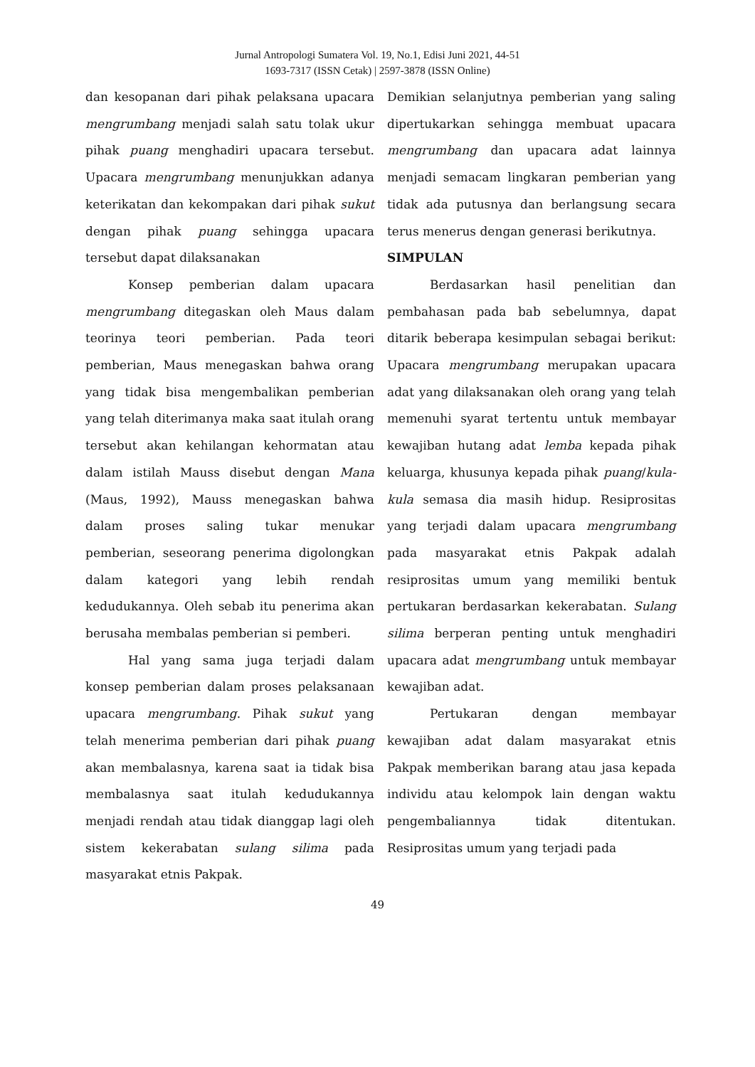Jurnal Antropologi Sumatera Vol. 19, No.1, Edisi Juni 2021, 44-51
1693-7317 (ISSN Cetak) | 2597-3878 (ISSN Online)
dan kesopanan dari pihak pelaksana upacara mengrumbang menjadi salah satu tolak ukur pihak puang menghadiri upacara tersebut. Upacara mengrumbang menunjukkan adanya keterikatan dan kekompakan dari pihak sukut dengan pihak puang sehingga upacara tersebut dapat dilaksanakan
Konsep pemberian dalam upacara mengrumbang ditegaskan oleh Maus dalam teorinya teori pemberian. Pada teori pemberian, Maus menegaskan bahwa orang yang tidak bisa mengembalikan pemberian yang telah diterimanya maka saat itulah orang tersebut akan kehilangan kehormatan atau dalam istilah Mauss disebut dengan Mana (Maus, 1992), Mauss menegaskan bahwa dalam proses saling tukar menukar pemberian, seseorang penerima digolongkan dalam kategori yang lebih rendah kedudukannya. Oleh sebab itu penerima akan berusaha membalas pemberian si pemberi.
Hal yang sama juga terjadi dalam konsep pemberian dalam proses pelaksanaan upacara mengrumbang. Pihak sukut yang telah menerima pemberian dari pihak puang akan membalasnya, karena saat ia tidak bisa membalasnya saat itulah kedudukannya menjadi rendah atau tidak dianggap lagi oleh sistem kekerabatan sulang silima pada masyarakat etnis Pakpak.
Demikian selanjutnya pemberian yang saling dipertukarkan sehingga membuat upacara mengrumbang dan upacara adat lainnya menjadi semacam lingkaran pemberian yang tidak ada putusnya dan berlangsung secara terus menerus dengan generasi berikutnya.
SIMPULAN
Berdasarkan hasil penelitian dan pembahasan pada bab sebelumnya, dapat ditarik beberapa kesimpulan sebagai berikut: Upacara mengrumbang merupakan upacara adat yang dilaksanakan oleh orang yang telah memenuhi syarat tertentu untuk membayar kewajiban hutang adat lemba kepada pihak keluarga, khusunya kepada pihak puang/kula-kula semasa dia masih hidup. Resiprositas yang terjadi dalam upacara mengrumbang pada masyarakat etnis Pakpak adalah resiprositas umum yang memiliki bentuk pertukaran berdasarkan kekerabatan. Sulang silima berperan penting untuk menghadiri upacara adat mengrumbang untuk membayar kewajiban adat.
Pertukaran dengan membayar kewajiban adat dalam masyarakat etnis Pakpak memberikan barang atau jasa kepada individu atau kelompok lain dengan waktu pengembaliannya tidak ditentukan. Resiprositas umum yang terjadi pada
49